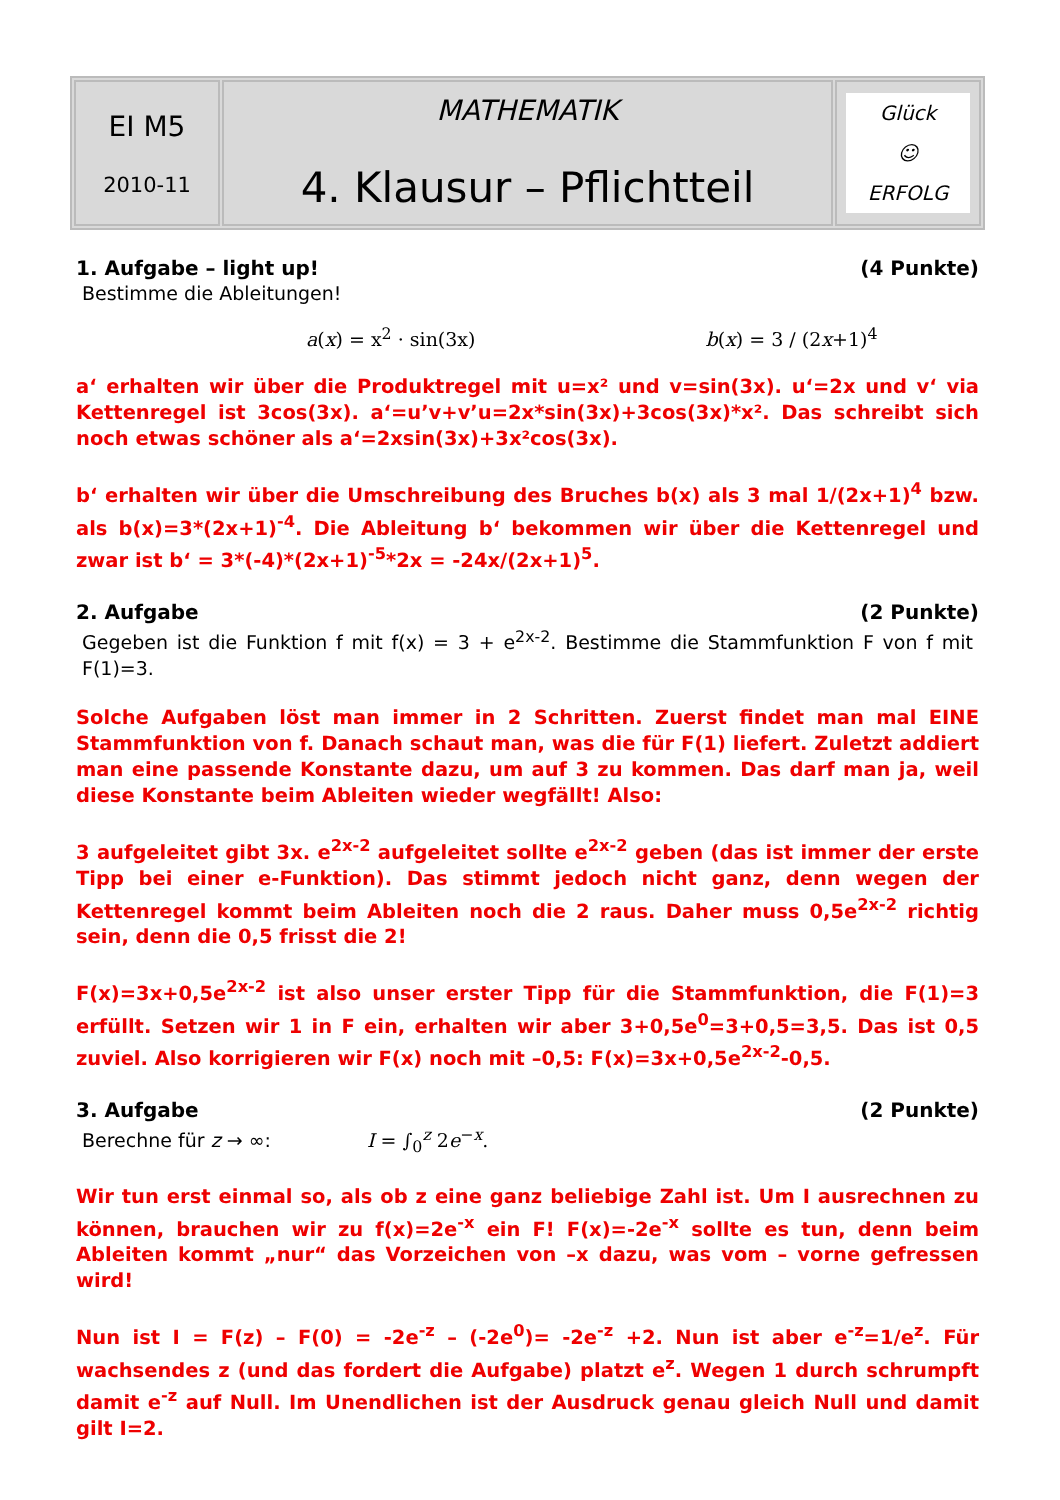| EI M5 2010-11 | MATHEMATIK 4. Klausur – Pflichtteil | Glück ☺ ERFOLG |
1. Aufgabe – light up! (4 Punkte)
Bestimme die Ableitungen!
a(x) = x<sup>2</sup> · sin(3x) b(x) = 3 / (2x+1)<sup>4</sup>
a‘ erhalten wir über die Produktregel mit u=x² und v=sin(3x). u‘=2x und v‘ via Kettenregel ist 3cos(3x). a‘=u’v+v’u=2x*sin(3x)+3cos(3x)*x². Das schreibt sich noch etwas schöner als a‘=2xsin(3x)+3x²cos(3x).
b‘ erhalten wir über die Umschreibung des Bruches b(x) als 3 mal 1/(2x+1)<sup>4</sup> bzw. als b(x)=3*(2x+1)<sup>-4</sup>. Die Ableitung b‘ bekommen wir über die Kettenregel und zwar ist b‘ = 3*(-4)*(2x+1)<sup>-5</sup>*2x = -24x/(2x+1)<sup>5</sup>.
2. Aufgabe (2 Punkte)
Gegeben ist die Funktion f mit f(x) = 3 + e<sup>2x-2</sup>. Bestimme die Stammfunktion F von f mit F(1)=3.
Solche Aufgaben löst man immer in 2 Schritten. Zuerst findet man mal EINE Stammfunktion von f. Danach schaut man, was die für F(1) liefert. Zuletzt addiert man eine passende Konstante dazu, um auf 3 zu kommen. Das darf man ja, weil diese Konstante beim Ableiten wieder wegfällt! Also:
3 aufgeleitet gibt 3x. e<sup>2x-2</sup> aufgeleitet sollte e<sup>2x-2</sup> geben (das ist immer der erste Tipp bei einer e-Funktion). Das stimmt jedoch nicht ganz, denn wegen der Kettenregel kommt beim Ableiten noch die 2 raus. Daher muss 0,5e<sup>2x-2</sup> richtig sein, denn die 0,5 frisst die 2!
F(x)=3x+0,5e<sup>2x-2</sup> ist also unser erster Tipp für die Stammfunktion, die F(1)=3 erfüllt. Setzen wir 1 in F ein, erhalten wir aber 3+0,5e<sup>0</sup>=3+0,5=3,5. Das ist 0,5 zuviel. Also korrigieren wir F(x) noch mit –0,5: F(x)=3x+0,5e<sup>2x-2</sup>-0,5.
3. Aufgabe (2 Punkte)
Berechne für z → ∞: I = ∫<sub>0</sub><sup>z</sup> 2e<sup>−x</sup>.
Wir tun erst einmal so, als ob z eine ganz beliebige Zahl ist. Um I ausrechnen zu können, brauchen wir zu f(x)=2e<sup>-x</sup> ein F! F(x)=-2e<sup>-x</sup> sollte es tun, denn beim Ableiten kommt „nur“ das Vorzeichen von –x dazu, was vom – vorne gefressen wird!
Nun ist I = F(z) – F(0) = -2e<sup>-z</sup> – (-2e<sup>0</sup>)= -2e<sup>-z</sup> +2. Nun ist aber e<sup>-z</sup>=1/e<sup>z</sup>. Für wachsendes z (und das fordert die Aufgabe) platzt e<sup>z</sup>. Wegen 1 durch schrumpft damit e<sup>-z</sup> auf Null. Im Unendlichen ist der Ausdruck genau gleich Null und damit gilt I=2.